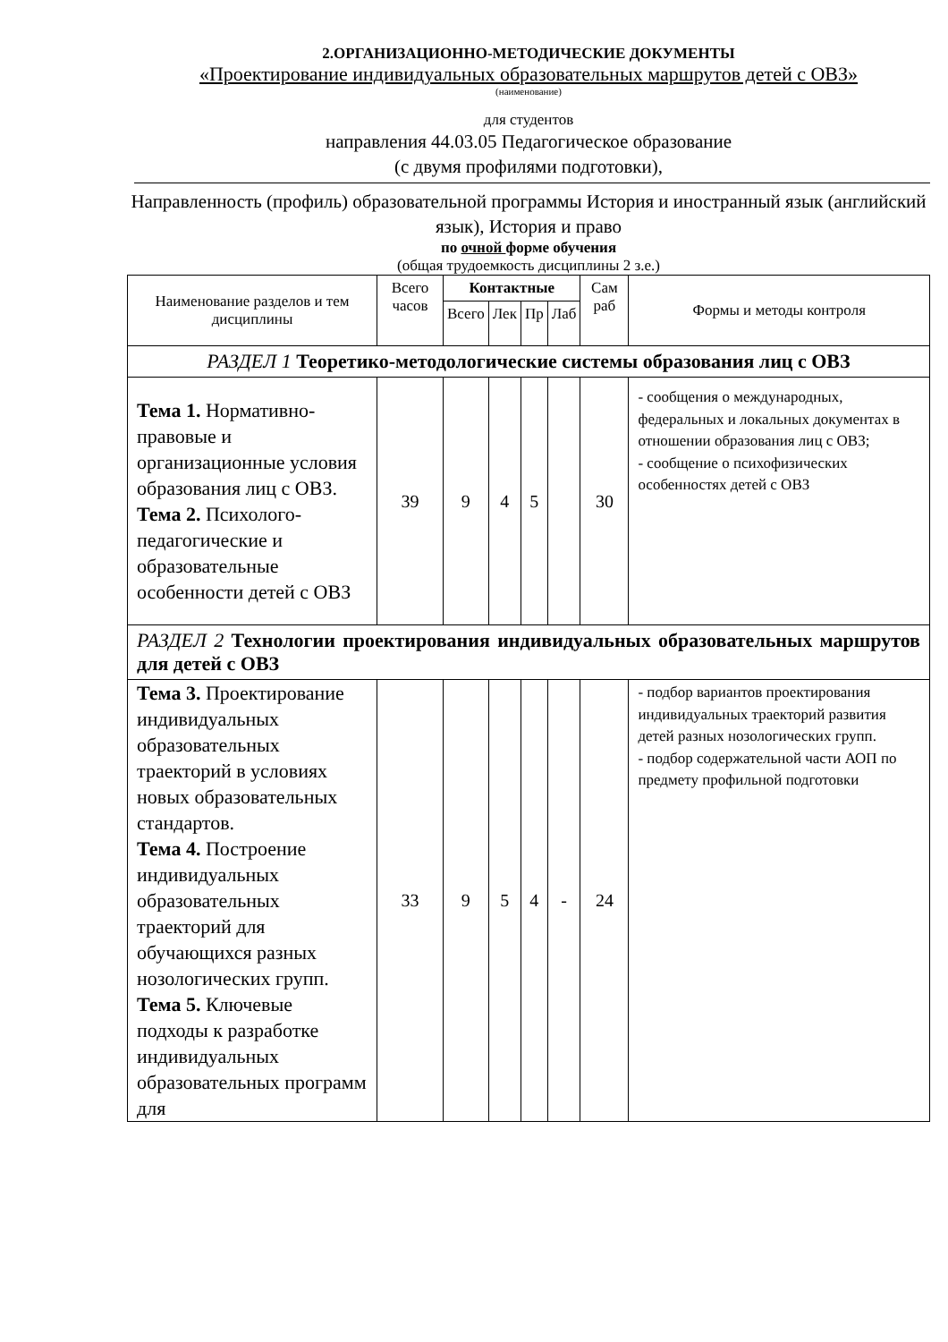2.ОРГАНИЗАЦИОННО-МЕТОДИЧЕСКИЕ ДОКУМЕНТЫ
«Проектирование индивидуальных образовательных маршрутов детей с ОВЗ»
(наименование)
для студентов
направления 44.03.05 Педагогическое образование
(с двумя профилями подготовки),
Направленность (профиль) образовательной программы История и иностранный язык (английский язык), История и право
по очной форме обучения
(общая трудоемкость дисциплины 2 з.е.)
| Наименование разделов и тем дисциплины | Всего часов | Контактные | | | | Сам раб | Формы и методы контроля |
| --- | --- | --- | --- | --- | --- | --- | --- |
| | | Всего | Лек | Пр | Лаб | | |
| РАЗДЕЛ 1 Теоретико-методологические системы образования лиц с ОВЗ | | | | | | | |
| Тема 1. Нормативно-правовые и организационные условия образования лиц с ОВЗ. Тема 2. Психолого-педагогические и образовательные особенности детей с ОВЗ | 39 | 9 | 4 | 5 | | 30 | - сообщения о международных, федеральных и локальных документах в отношении образования лиц с ОВЗ; - сообщение о психофизических особенностях детей с ОВЗ |
| РАЗДЕЛ 2 Технологии проектирования индивидуальных образовательных маршрутов для детей с ОВЗ | | | | | | | |
| Тема 3. Проектирование индивидуальных образовательных траекторий в условиях новых образовательных стандартов. Тема 4. Построение индивидуальных образовательных траекторий для обучающихся разных нозологических групп. Тема 5. Ключевые подходы к разработке индивидуальных образовательных программ для | 33 | 9 | 5 | 4 | - | 24 | - подбор вариантов проектирования индивидуальных траекторий развития детей разных нозологических групп. - подбор содержательной части АОП по предмету профильной подготовки |